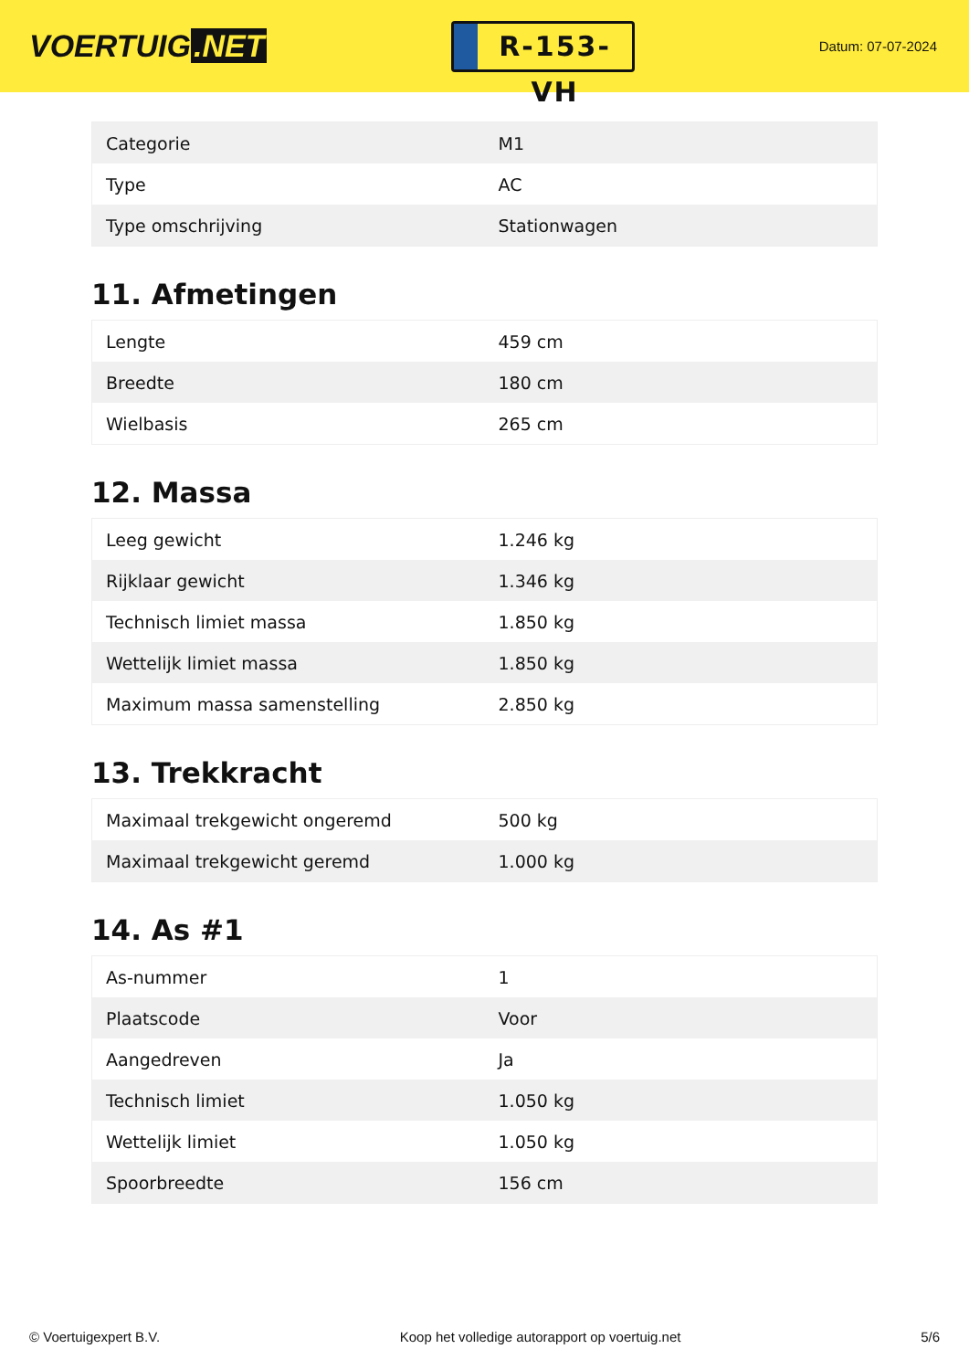VOERTUIG.NET
R-153-VH
Datum: 07-07-2024
| Categorie | M1 |
| Type | AC |
| Type omschrijving | Stationwagen |
11. Afmetingen
| Lengte | 459 cm |
| Breedte | 180 cm |
| Wielbasis | 265 cm |
12. Massa
| Leeg gewicht | 1.246 kg |
| Rijklaar gewicht | 1.346 kg |
| Technisch limiet massa | 1.850 kg |
| Wettelijk limiet massa | 1.850 kg |
| Maximum massa samenstelling | 2.850 kg |
13. Trekkracht
| Maximaal trekgewicht ongeremd | 500 kg |
| Maximaal trekgewicht geremd | 1.000 kg |
14. As #1
| As-nummer | 1 |
| Plaatscode | Voor |
| Aangedreven | Ja |
| Technisch limiet | 1.050 kg |
| Wettelijk limiet | 1.050 kg |
| Spoorbreedte | 156 cm |
© Voertuigexpert B.V. Koop het volledige autorapport op voertuig.net 5/6